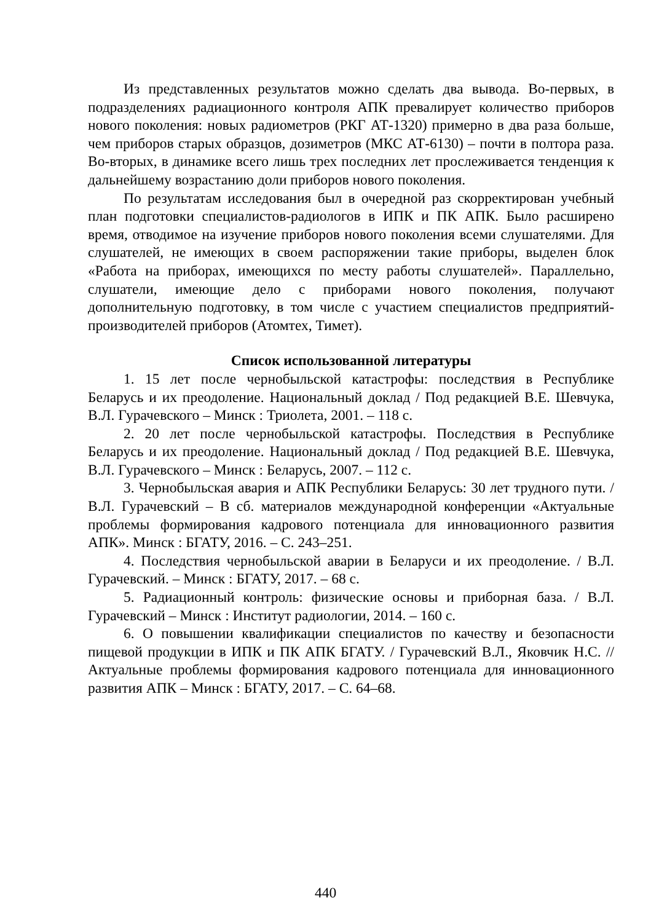Из представленных результатов можно сделать два вывода. Во-первых, в подразделениях радиационного контроля АПК превалирует количество приборов нового поколения: новых радиометров (РКГ АТ-1320) примерно в два раза больше, чем приборов старых образцов, дозиметров (МКС АТ-6130) – почти в полтора раза. Во-вторых, в динамике всего лишь трех последних лет прослеживается тенденция к дальнейшему возрастанию доли приборов нового поколения.
По результатам исследования был в очередной раз скорректирован учебный план подготовки специалистов-радиологов в ИПК и ПК АПК. Было расширено время, отводимое на изучение приборов нового поколения всеми слушателями. Для слушателей, не имеющих в своем распоряжении такие приборы, выделен блок «Работа на приборах, имеющихся по месту работы слушателей». Параллельно, слушатели, имеющие дело с приборами нового поколения, получают дополнительную подготовку, в том числе с участием специалистов предприятий-производителей приборов (Атомтех, Тимет).
Список использованной литературы
1. 15 лет после чернобыльской катастрофы: последствия в Республике Беларусь и их преодоление. Национальный доклад / Под редакцией В.Е. Шевчука, В.Л. Гурачевского – Минск : Триолета, 2001. – 118 с.
2. 20 лет после чернобыльской катастрофы. Последствия в Республике Беларусь и их преодоление. Национальный доклад / Под редакцией В.Е. Шевчука, В.Л. Гурачевского – Минск : Беларусь, 2007. – 112 с.
3. Чернобыльская авария и АПК Республики Беларусь: 30 лет трудного пути. / В.Л. Гурачевский – В сб. материалов международной конференции «Актуальные проблемы формирования кадрового потенциала для инновационного развития АПК». Минск : БГАТУ, 2016. – С. 243–251.
4. Последствия чернобыльской аварии в Беларуси и их преодоление. / В.Л. Гурачевский. – Минск : БГАТУ, 2017. – 68 с.
5. Радиационный контроль: физические основы и приборная база. / В.Л. Гурачевский – Минск : Институт радиологии, 2014. – 160 с.
6. О повышении квалификации специалистов по качеству и безопасности пищевой продукции в ИПК и ПК АПК БГАТУ. / Гурачевский В.Л., Яковчик Н.С. // Актуальные проблемы формирования кадрового потенциала для инновационного развития АПК – Минск : БГАТУ, 2017. – С. 64–68.
440